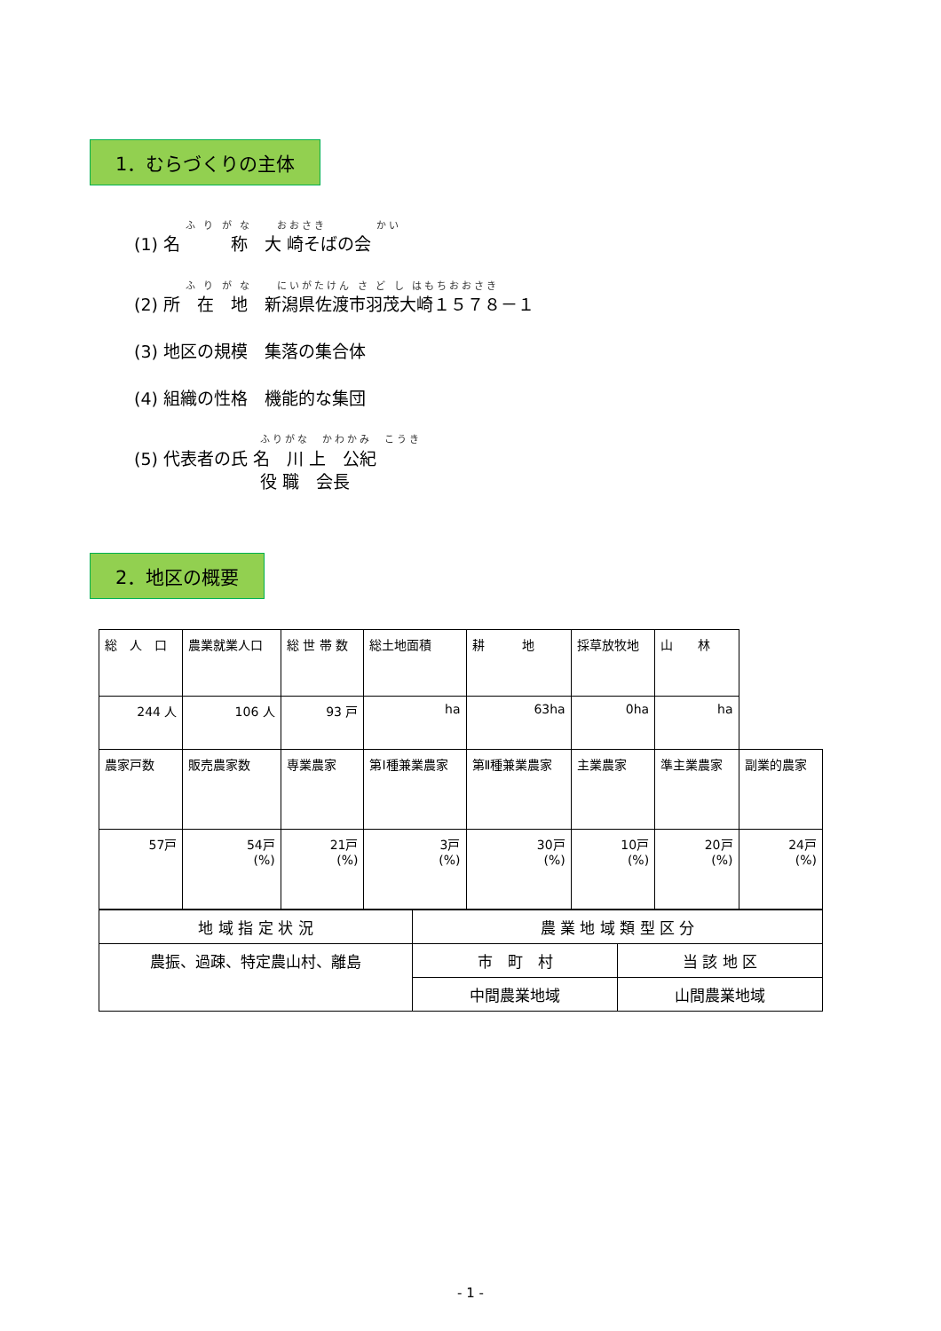1．むらづくりの主体
ふ り が な　　おおさき　　　　かい
(1) 名　　　称　大 崎そばの会
ふ り が な　　にいがたけん さ ど し はもちおおさき
(2) 所　在　地　新潟県佐渡市羽茂大崎１５７８－１
(3) 地区の規模　集落の集合体
(4) 組織の性格　機能的な集団
ふりがな　かわかみ　こうき
(5) 代表者の氏 名　川 上　公紀
役 職　会長
2．地区の概要
| 総 人 口 | | 農業就業人口 | 総 世 帯 数 | 総土地面積 | 耕 地 | 採草放牧地 | 山 林 | |
| 244 人 | | 106 人 | 93 戸 | ha | 63ha | 0ha | ha | |
| 農家戸数 | 販売農家数 | | 専業農家 | 第Ⅰ種兼業農家 | 第Ⅱ種兼業農家 | 主業農家 | 準主業農家 | 副業的農家 |
| 57戸 | 54戸 (%) | | 21戸 (%) | 3戸 (%) | 30戸 (%) | 10戸 (%) | 20戸 (%) | 24戸 (%) |
| 地 域 指 定 状 況 | 農 業 地 域 類 型 区 分 | |
| 農振、過疎、特定農山村、離島 | 市 町 村 | 当 該 地 区 |
| | 中間農業地域 | 山間農業地域 |
- 1 -